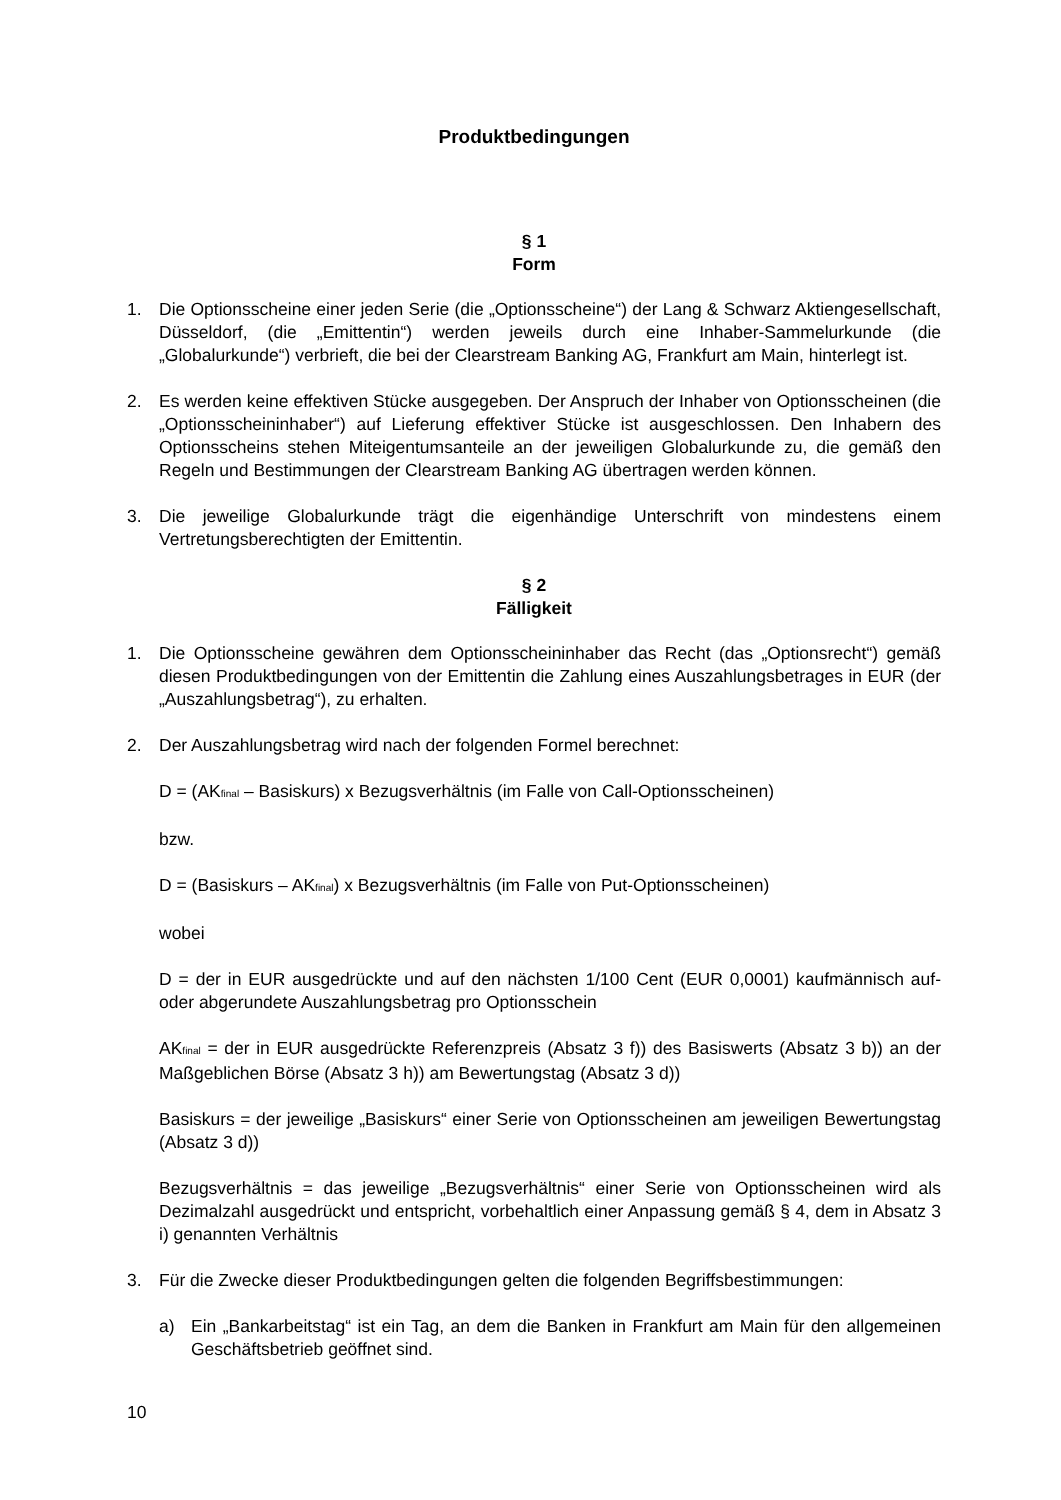Produktbedingungen
§ 1
Form
1. Die Optionsscheine einer jeden Serie (die „Optionsscheine“) der Lang & Schwarz Aktiengesellschaft, Düsseldorf, (die „Emittentin“) werden jeweils durch eine Inhaber-Sammelurkunde (die „Globalurkunde“) verbrieft, die bei der Clearstream Banking AG, Frankfurt am Main, hinterlegt ist.
2. Es werden keine effektiven Stücke ausgegeben. Der Anspruch der Inhaber von Optionsscheinen (die „Optionsscheininhaber“) auf Lieferung effektiver Stücke ist ausgeschlossen. Den Inhabern des Optionsscheins stehen Miteigentumsanteile an der jeweiligen Globalurkunde zu, die gemäß den Regeln und Bestimmungen der Clearstream Banking AG übertragen werden können.
3. Die jeweilige Globalurkunde trägt die eigenhändige Unterschrift von mindestens einem Vertretungsberechtigten der Emittentin.
§ 2
Fälligkeit
1. Die Optionsscheine gewähren dem Optionsscheininhaber das Recht (das „Optionsrecht“) gemäß diesen Produktbedingungen von der Emittentin die Zahlung eines Auszahlungsbetrages in EUR (der „Auszahlungsbetrag“), zu erhalten.
2. Der Auszahlungsbetrag wird nach der folgenden Formel berechnet:
D = (AK<sub>final</sub> – Basiskurs) x Bezugsverhältnis (im Falle von Call-Optionsscheinen)
bzw.
D = (Basiskurs – AK<sub>final</sub>) x Bezugsverhältnis (im Falle von Put-Optionsscheinen)
wobei
D = der in EUR ausgedrückte und auf den nächsten 1/100 Cent (EUR 0,0001) kaufmännisch auf- oder abgerundete Auszahlungsbetrag pro Optionsschein
AK<sub>final</sub> = der in EUR ausgedrückte Referenzpreis (Absatz 3 f)) des Basiswerts (Absatz 3 b)) an der Maßgeblichen Börse (Absatz 3 h)) am Bewertungstag (Absatz 3 d))
Basiskurs = der jeweilige „Basiskurs“ einer Serie von Optionsscheinen am jeweiligen Bewertungstag (Absatz 3 d))
Bezugsverhältnis = das jeweilige „Bezugsverhältnis“ einer Serie von Optionsscheinen wird als Dezimalzahl ausgedrückt und entspricht, vorbehaltlich einer Anpassung gemäß § 4, dem in Absatz 3 i) genannten Verhältnis
3. Für die Zwecke dieser Produktbedingungen gelten die folgenden Begriffsbestimmungen:
a) Ein „Bankarbeitstag“ ist ein Tag, an dem die Banken in Frankfurt am Main für den allgemeinen Geschäftsbetrieb geöffnet sind.
10